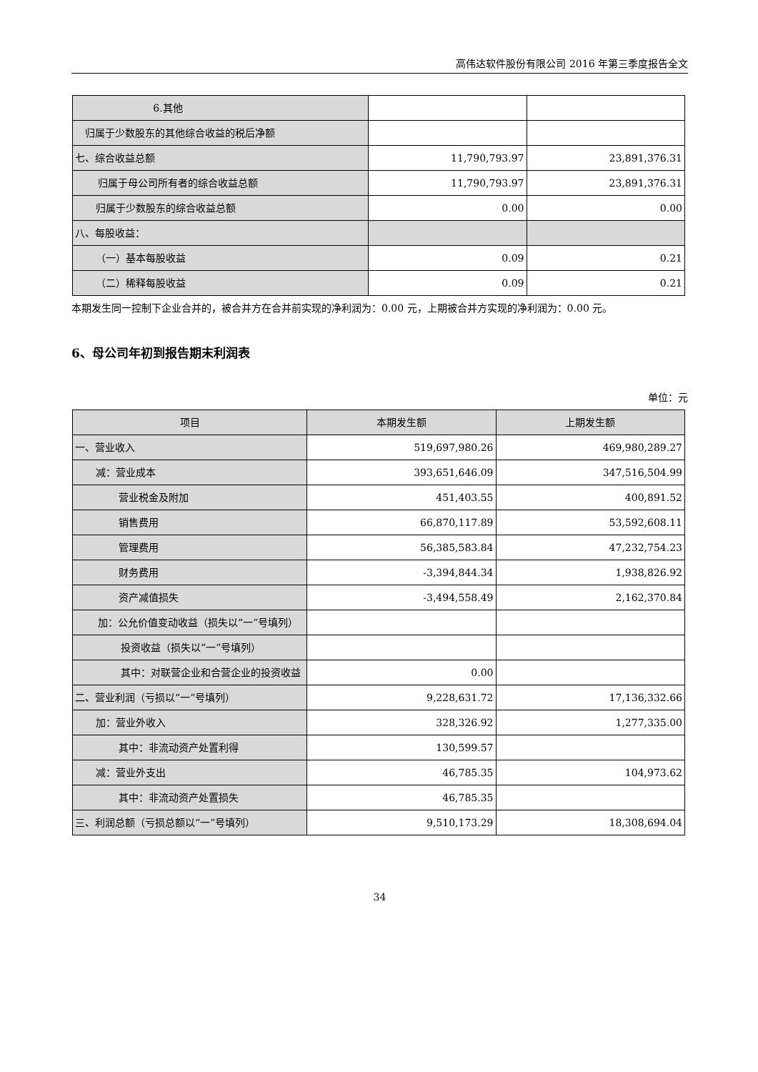高伟达软件股份有限公司 2016 年第三季度报告全文
| 6.其他 | | |
| 归属于少数股东的其他综合收益的 税后净额 | | |
| 七、综合收益总额 | 11,790,793.97 | 23,891,376.31 |
| 归属于母公司所有者的综合收益 总额 | 11,790,793.97 | 23,891,376.31 |
| 归属于少数股东的综合收益总额 | 0.00 | 0.00 |
| 八、每股收益： | | |
| （一）基本每股收益 | 0.09 | 0.21 |
| （二）稀释每股收益 | 0.09 | 0.21 |
本期发生同一控制下企业合并的，被合并方在合并前实现的净利润为：0.00 元，上期被合并方实现的净利润为：0.00 元。
6、母公司年初到报告期末利润表
单位：元
| 项目 | 本期发生额 | 上期发生额 |
| --- | --- | --- |
| 一、营业收入 | 519,697,980.26 | 469,980,289.27 |
| 减：营业成本 | 393,651,646.09 | 347,516,504.99 |
| 营业税金及附加 | 451,403.55 | 400,891.52 |
| 销售费用 | 66,870,117.89 | 53,592,608.11 |
| 管理费用 | 56,385,583.84 | 47,232,754.23 |
| 财务费用 | -3,394,844.34 | 1,938,826.92 |
| 资产减值损失 | -3,494,558.49 | 2,162,370.84 |
| 加：公允价值变动收益（损失以 “一”号填列） | | |
| 投资收益（损失以“一”号填 列） | | |
| 其中：对联营企业和合营企 业的投资收益 | 0.00 | |
| 二、营业利润（亏损以“一”号填列） | 9,228,631.72 | 17,136,332.66 |
| 加：营业外收入 | 328,326.92 | 1,277,335.00 |
| 其中：非流动资产处置利得 | 130,599.57 | |
| 减：营业外支出 | 46,785.35 | 104,973.62 |
| 其中：非流动资产处置损失 | 46,785.35 | |
| 三、利润总额（亏损总额以“一”号填列） | 9,510,173.29 | 18,308,694.04 |
34